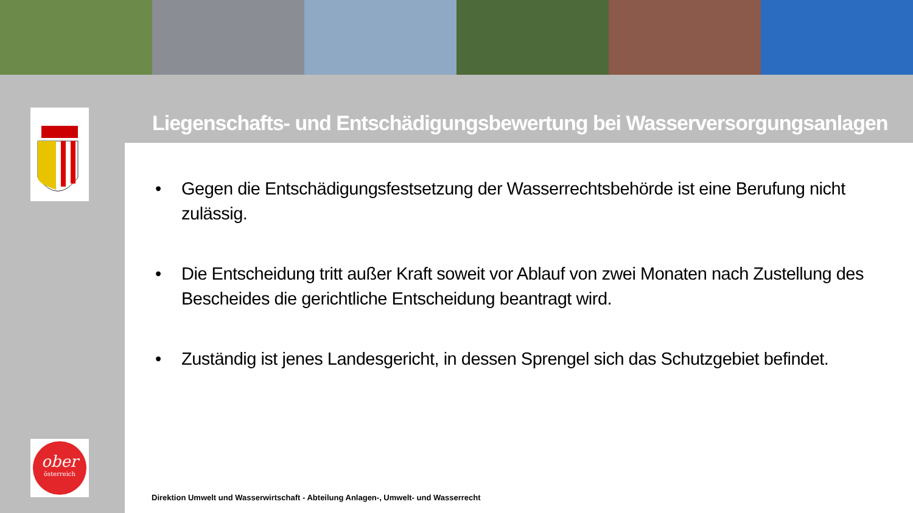Liegenschafts- und Entschädigungsbewertung bei Wasserversorgungsanlagen
• Gegen die Entschädigungsfestsetzung der Wasserrechtsbehörde ist eine Berufung nicht zulässig.
• Die Entscheidung tritt außer Kraft soweit vor Ablauf von zwei Monaten nach Zustellung des Bescheides die gerichtliche Entscheidung beantragt wird.
• Zuständig ist jenes Landesgericht, in dessen Sprengel sich das Schutzgebiet befindet.
Direktion Umwelt und Wasserwirtschaft - Abteilung Anlagen-, Umwelt- und Wasserrecht
ober
österreich